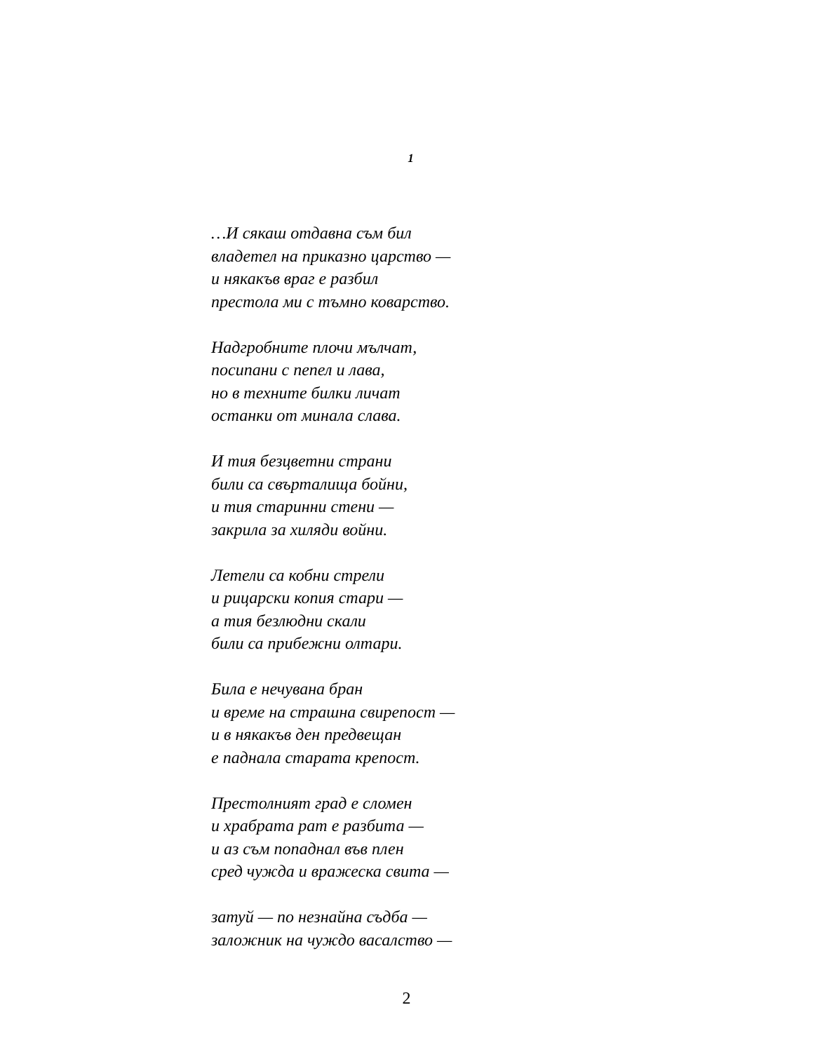1
…И сякаш отдавна съм бил
владетел на приказно царство —
и някакъв враг е разбил
престола ми с тъмно коварство.
Надгробните плочи мълчат,
посипани с пепел и лава,
но в техните билки личат
останки от минала слава.
И тия безцветни страни
били са свърталища бойни,
и тия старинни стени —
закрила за хиляди войни.
Летели са кобни стрели
и рицарски копия стари —
а тия безлюдни скали
били са прибежни олтари.
Била е нечувана бран
и време на страшна свирепост —
и в някакъв ден предвещан
е паднала старата крепост.
Престолният град е сломен
и храбрата рат е разбита —
и аз съм попаднал във плен
сред чужда и вражеска свита —
затуй — по незнайна съдба —
заложник на чуждо васалство —
2